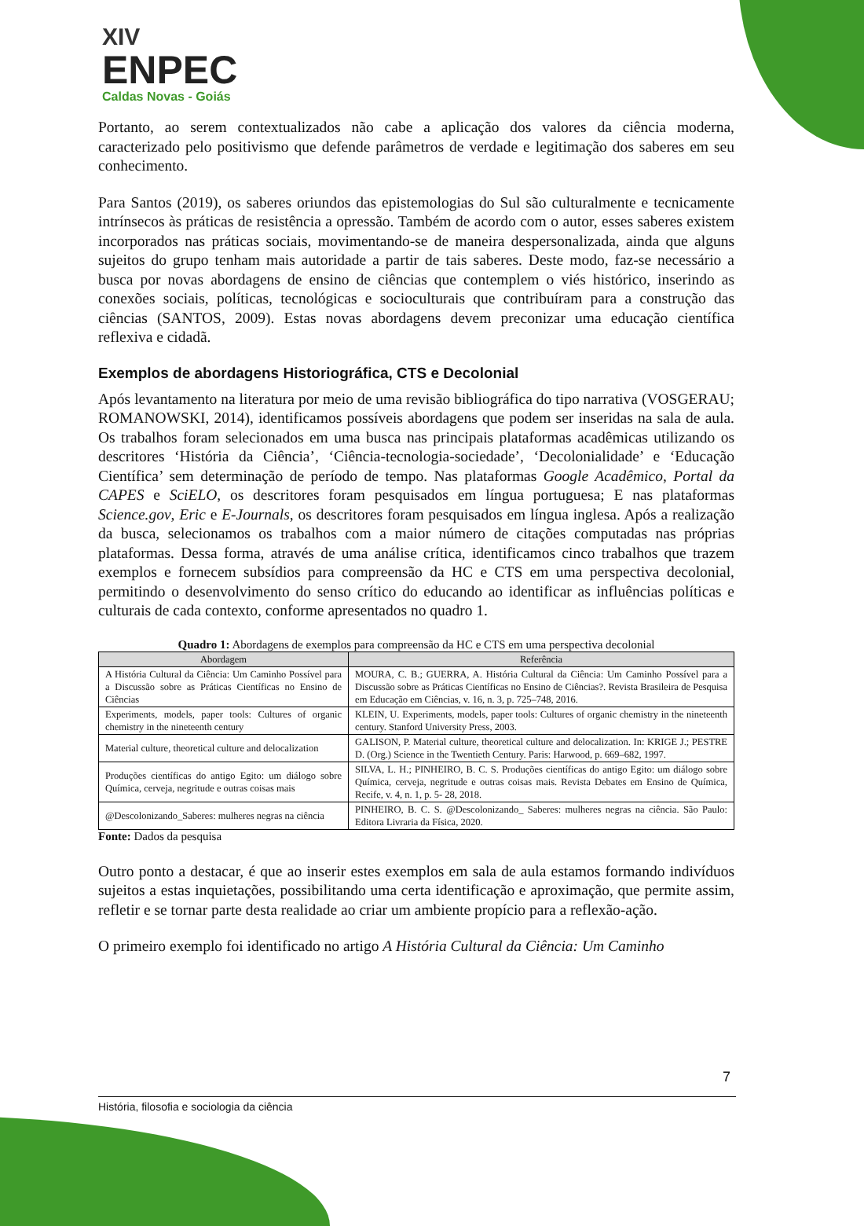XIV
ENPEC
Caldas Novas - Goiás
Portanto, ao serem contextualizados não cabe a aplicação dos valores da ciência moderna, caracterizado pelo positivismo que defende parâmetros de verdade e legitimação dos saberes em seu conhecimento.
Para Santos (2019), os saberes oriundos das epistemologias do Sul são culturalmente e tecnicamente intrínsecos às práticas de resistência a opressão. Também de acordo com o autor, esses saberes existem incorporados nas práticas sociais, movimentando-se de maneira despersonalizada, ainda que alguns sujeitos do grupo tenham mais autoridade a partir de tais saberes. Deste modo, faz-se necessário a busca por novas abordagens de ensino de ciências que contemplem o viés histórico, inserindo as conexões sociais, políticas, tecnológicas e socioculturais que contribuíram para a construção das ciências (SANTOS, 2009). Estas novas abordagens devem preconizar uma educação científica reflexiva e cidadã.
Exemplos de abordagens Historiográfica, CTS e Decolonial
Após levantamento na literatura por meio de uma revisão bibliográfica do tipo narrativa (VOSGERAU; ROMANOWSKI, 2014), identificamos possíveis abordagens que podem ser inseridas na sala de aula. Os trabalhos foram selecionados em uma busca nas principais plataformas acadêmicas utilizando os descritores ‘História da Ciência’, ‘Ciência-tecnologia-sociedade’, ‘Decolonialidade’ e ‘Educação Científica’ sem determinação de período de tempo. Nas plataformas Google Acadêmico, Portal da CAPES e SciELO, os descritores foram pesquisados em língua portuguesa; E nas plataformas Science.gov, Eric e E-Journals, os descritores foram pesquisados em língua inglesa. Após a realização da busca, selecionamos os trabalhos com a maior número de citações computadas nas próprias plataformas. Dessa forma, através de uma análise crítica, identificamos cinco trabalhos que trazem exemplos e fornecem subsídios para compreensão da HC e CTS em uma perspectiva decolonial, permitindo o desenvolvimento do senso crítico do educando ao identificar as influências políticas e culturais de cada contexto, conforme apresentados no quadro 1.
Quadro 1: Abordagens de exemplos para compreensão da HC e CTS em uma perspectiva decolonial
| Abordagem | Referência |
| --- | --- |
| A História Cultural da Ciência: Um Caminho Possível para a Discussão sobre as Práticas Científicas no Ensino de Ciências | MOURA, C. B.; GUERRA, A. História Cultural da Ciência: Um Caminho Possível para a Discussão sobre as Práticas Científicas no Ensino de Ciências?. Revista Brasileira de Pesquisa em Educação em Ciências, v. 16, n. 3, p. 725–748, 2016. |
| Experiments, models, paper tools: Cultures of organic chemistry in the nineteenth century | KLEIN, U. Experiments, models, paper tools: Cultures of organic chemistry in the nineteenth century. Stanford University Press, 2003. |
| Material culture, theoretical culture and delocalization | GALISON, P. Material culture, theoretical culture and delocalization. In: KRIGE J.; PESTRE D. (Org.) Science in the Twentieth Century. Paris: Harwood, p. 669–682, 1997. |
| Produções científicas do antigo Egito: um diálogo sobre Química, cerveja, negritude e outras coisas mais | SILVA, L. H.; PINHEIRO, B. C. S. Produções científicas do antigo Egito: um diálogo sobre Química, cerveja, negritude e outras coisas mais. Revista Debates em Ensino de Química, Recife, v. 4, n. 1, p. 5- 28, 2018. |
| @Descolonizando_Saberes: mulheres negras na ciência | PINHEIRO, B. C. S. @Descolonizando_ Saberes: mulheres negras na ciência. São Paulo: Editora Livraria da Física, 2020. |
Fonte: Dados da pesquisa
Outro ponto a destacar, é que ao inserir estes exemplos em sala de aula estamos formando indivíduos sujeitos a estas inquietações, possibilitando uma certa identificação e aproximação, que permite assim, refletir e se tornar parte desta realidade ao criar um ambiente propício para a reflexão-ação.
O primeiro exemplo foi identificado no artigo A História Cultural da Ciência: Um Caminho
7
História, filosofia e sociologia da ciência